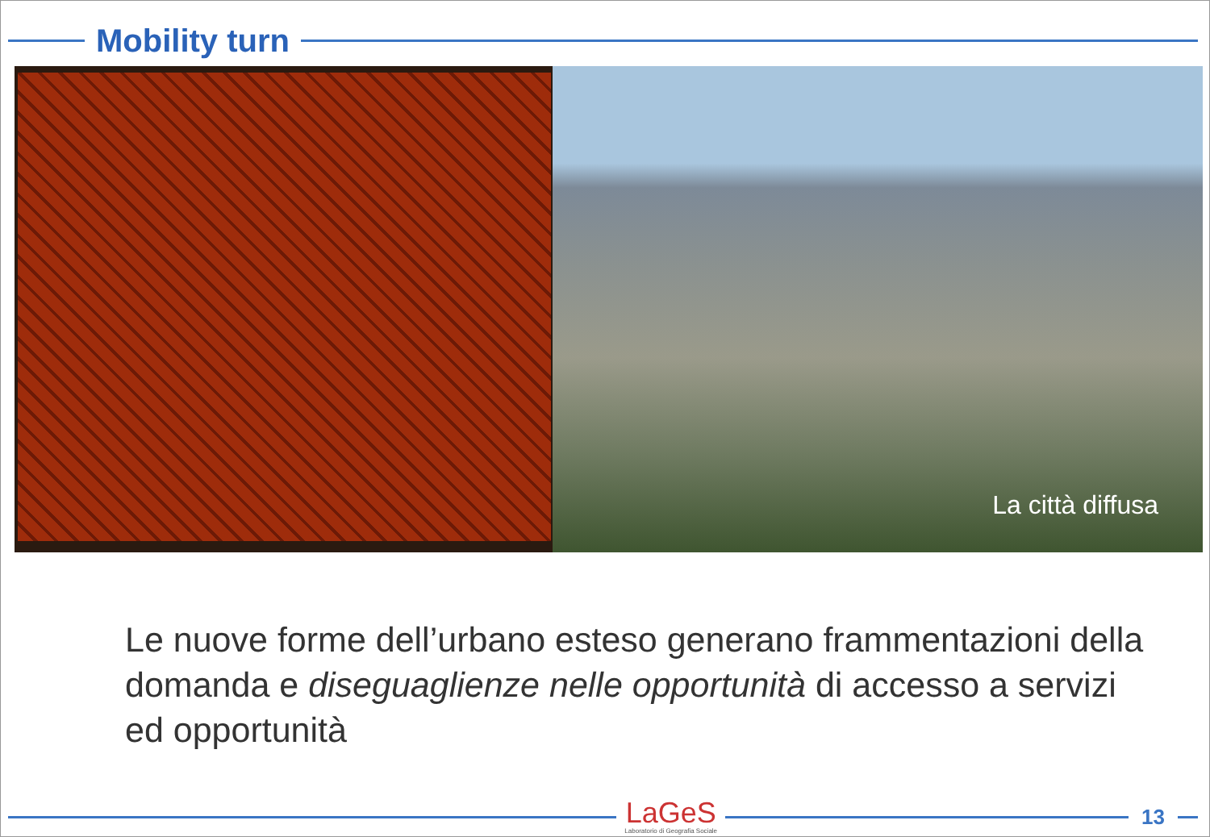Mobility turn
La città diffusa
Le nuove forme dell’urbano esteso generano frammentazioni della domanda e diseguaglienze nelle opportunità di accesso a servizi ed opportunità
LaGeS
Laboratorio di Geografia Sociale
13